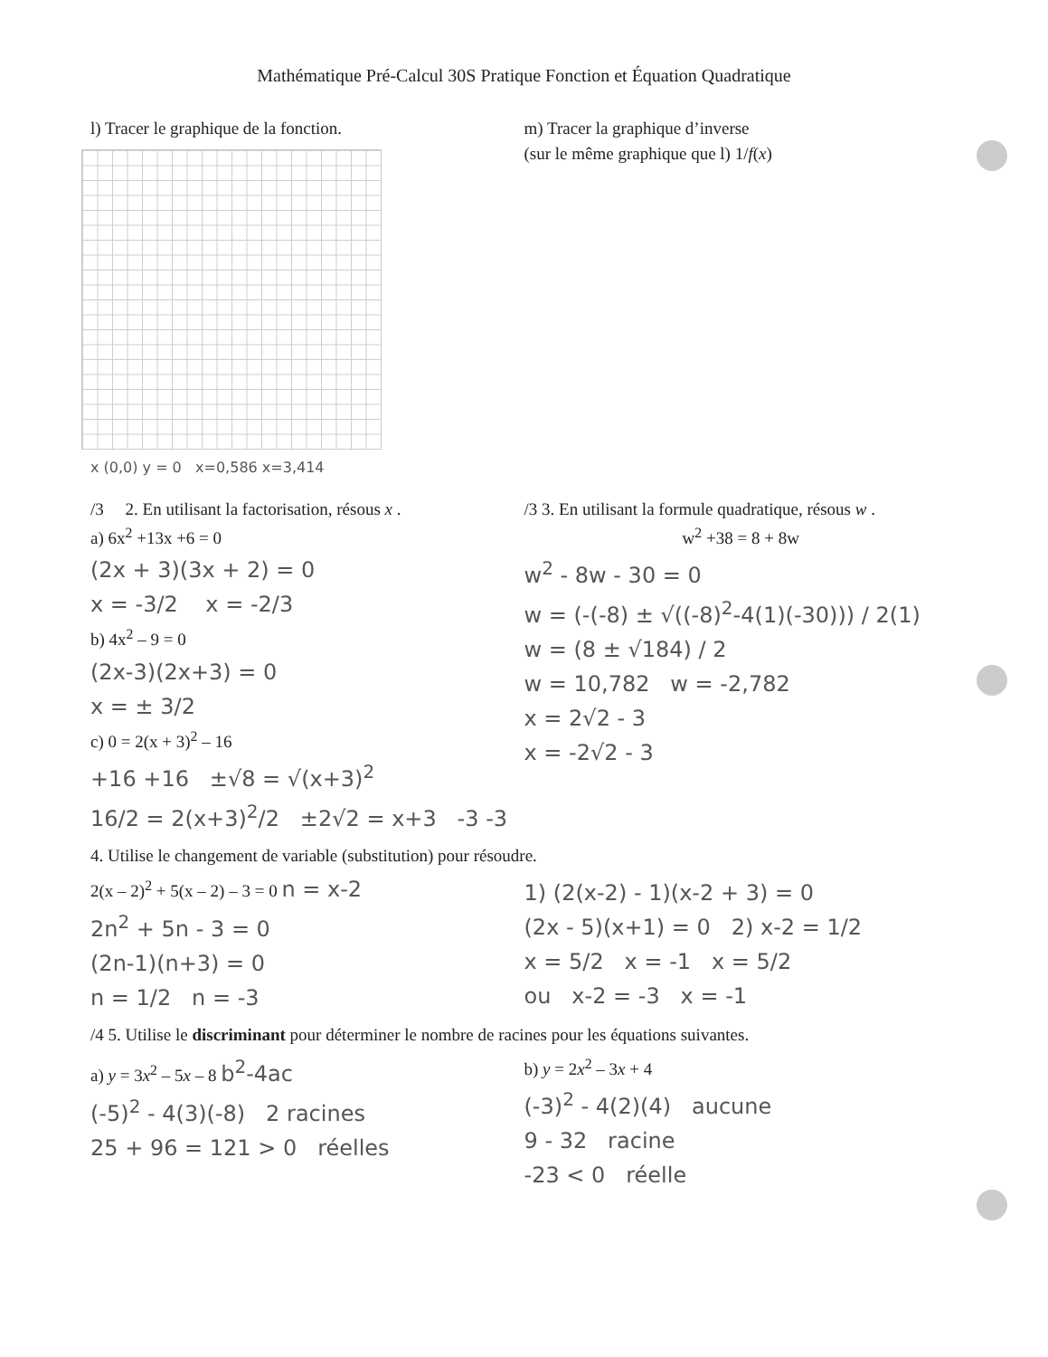Mathématique Pré-Calcul 30S Pratique Fonction et Équation Quadratique
l) Tracer le graphique de la fonction.
x (0,0) y = 0 x=0,586 x=3,414
m) Tracer la graphique d’inverse
(sur le même graphique que l) 1/f(x)
/3 2. En utilisant la factorisation, résous x .
a) 6x<sup>2</sup> +13x +6 = 0
(2x + 3)(3x + 2) = 0
x = -3/2 x = -2/3
b) 4x<sup>2</sup> – 9 = 0
(2x-3)(2x+3) = 0
x = ± 3/2
c) 0 = 2(x + 3)<sup>2</sup> – 16
+16 +16 ±√8 = √(x+3)<sup>2</sup>
16/2 = 2(x+3)<sup>2</sup>/2 ±2√2 = x+3 -3 -3
/3 3. En utilisant la formule quadratique, résous w .
w<sup>2</sup> +38 = 8 + 8w
w<sup>2</sup> - 8w - 30 = 0
w = (-(-8) ± √((-8)<sup>2</sup>-4(1)(-30))) / 2(1)
w = (8 ± √184) / 2
w = 10,782 w = -2,782
x = 2√2 - 3
x = -2√2 - 3
4. Utilise le changement de variable (substitution) pour résoudre.
2(x – 2)<sup>2</sup> + 5(x – 2) – 3 = 0 n = x-2
2n<sup>2</sup> + 5n - 3 = 0
(2n-1)(n+3) = 0
n = 1/2 n = -3
1) (2(x-2) - 1)(x-2 + 3) = 0
(2x - 5)(x+1) = 0 2) x-2 = 1/2
x = 5/2 x = -1 x = 5/2
ou x-2 = -3 x = -1
/4 5. Utilise le discriminant pour déterminer le nombre de racines pour les équations suivantes.
a) y = 3x<sup>2</sup> – 5x – 8 b<sup>2</sup>-4ac
(-5)<sup>2</sup> - 4(3)(-8) 2 racines
25 + 96 = 121 > 0 réelles
b) y = 2x<sup>2</sup> – 3x + 4
(-3)<sup>2</sup> - 4(2)(4) aucune
9 - 32 racine
-23 < 0 réelle